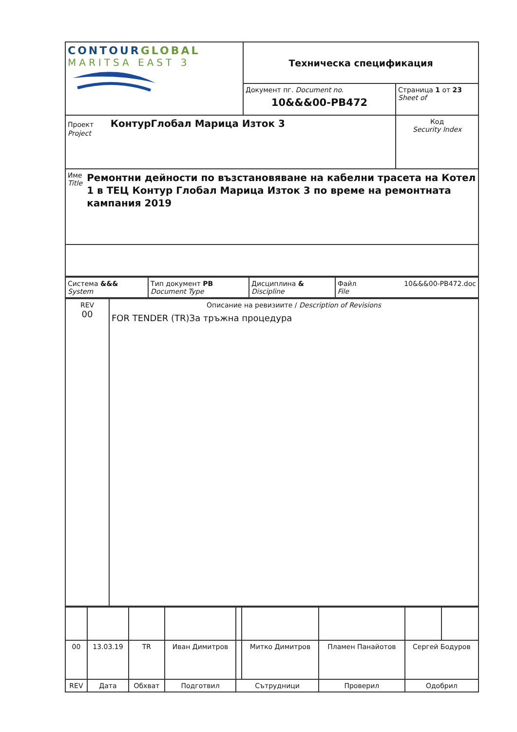| CONTOUR GLOBAL MARITSA EAST 3 | Техническа спецификация | |
| | Документ пг. Document no. 10&&&00-PB472 | Страница 1 от 23 Sheet of |
| Проект КонтурГлобал Марица Изток 3 Project | | Код Security Index |
| Име Title Ремонтни дейности по възстановяване на кабелни трасета на Котел 1 в ТЕЦ Контур Глобал Марица Изток 3 по време на ремонтната кампания 2019 | | |
| Система &&& System | Тип документ PB Document Type | Дисциплина & Discipline | Файл 10&&&00-PB472.doc File |
| REV 00 | Описание на ревизиите / Description of Revisions FOR TENDER (TR)За тръжна процедура |
| 00 | 13.03.19 | TR | Иван Димитров | | Митко Димитров | Пламен Панайотов | Сергей Бодуров | |
| REV | Дата | Обхват | Подготвил | Сътрудници | | Проверил | Одобрил | |